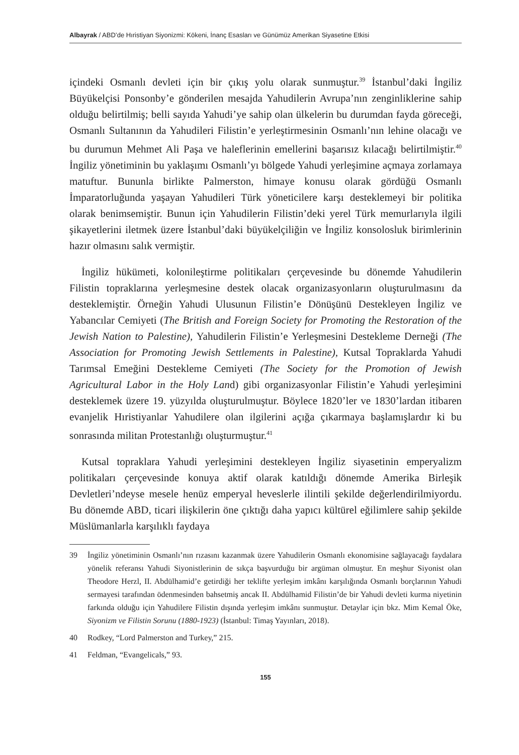Albayrak / ABD’de Hıristiyan Siyonizmi: Kökeni, İnanç Esasları ve Günümüz Amerikan Siyasetine Etkisi
içindeki Osmanlı devleti için bir çıkış yolu olarak sunmuştur.<sup>39</sup> İstanbul’daki İngiliz Büyükelçisi Ponsonby’e gönderilen mesajda Yahudilerin Avrupa’nın zenginliklerine sahip olduğu belirtilmiş; belli sayıda Yahudi’ye sahip olan ülkelerin bu durumdan fayda göreceği, Osmanlı Sultanının da Yahudileri Filistin’e yerleştirmesinin Osmanlı’nın lehine olacağı ve bu durumun Mehmet Ali Paşa ve haleflerinin emellerini başarısız kılacağı belirtilmiştir.<sup>40</sup> İngiliz yönetiminin bu yaklaşımı Osmanlı’yı bölgede Yahudi yerleşimine açmaya zorlamaya matuftur. Bununla birlikte Palmerston, himaye konusu olarak gördüğü Osmanlı İmparatorluğunda yaşayan Yahudileri Türk yöneticilere karşı desteklemeyi bir politika olarak benimsemiştir. Bunun için Yahudilerin Filistin’deki yerel Türk memurlarıyla ilgili şikayetlerini iletmek üzere İstanbul’daki büyükelçiliğin ve İngiliz konsolosluk birimlerinin hazır olmasını salık vermiştir.
İngiliz hükümeti, kolonileştirme politikaları çerçevesinde bu dönemde Yahudilerin Filistin topraklarına yerleşmesine destek olacak organizasyonların oluşturulmasını da desteklemiştir. Örneğin Yahudi Ulusunun Filistin’e Dönüşünü Destekleyen İngiliz ve Yabancılar Cemiyeti (The British and Foreign Society for Promoting the Restoration of the Jewish Nation to Palestine), Yahudilerin Filistin’e Yerleşmesini Destekleme Derneği (The Association for Promoting Jewish Settlements in Palestine), Kutsal Topraklarda Yahudi Tarımsal Emeğini Destekleme Cemiyeti (The Society for the Promotion of Jewish Agricultural Labor in the Holy Land) gibi organizasyonlar Filistin’e Yahudi yerleşimini desteklemek üzere 19. yüzyılda oluşturulmuştur. Böylece 1820’ler ve 1830’lardan itibaren evanjelik Hıristiyanlar Yahudilere olan ilgilerini açığa çıkarmaya başlamışlardır ki bu sonrasında militan Protestanlığı oluşturmuştur.<sup>41</sup>
Kutsal topraklara Yahudi yerleşimini destekleyen İngiliz siyasetinin emperyalizm politikaları çerçevesinde konuya aktif olarak katıldığı dönemde Amerika Birleşik Devletleri’ndeyse mesele henüz emperyal heveslerle ilintili şekilde değerlendirilmiyordu. Bu dönemde ABD, ticari ilişkilerin öne çıktığı daha yapıcı kültürel eğilimlere sahip şekilde Müslümanlarla karşılıklı faydaya
39 İngiliz yönetiminin Osmanlı’nın rızasını kazanmak üzere Yahudilerin Osmanlı ekonomisine sağlayacağı faydalara yönelik referansı Yahudi Siyonistlerinin de sıkça başvurduğu bir argüman olmuştur. En meşhur Siyonist olan Theodore Herzl, II. Abdülhamid’e getirdiği her teklifte yerleşim imkânı karşılığında Osmanlı borçlarının Yahudi sermayesi tarafından ödenmesinden bahsetmiş ancak II. Abdülhamid Filistin’de bir Yahudi devleti kurma niyetinin farkında olduğu için Yahudilere Filistin dışında yerleşim imkânı sunmuştur. Detaylar için bkz. Mim Kemal Öke, Siyonizm ve Filistin Sorunu (1880-1923) (İstanbul: Timaş Yayınları, 2018).
40 Rodkey, “Lord Palmerston and Turkey,” 215.
41 Feldman, “Evangelicals,” 93.
155